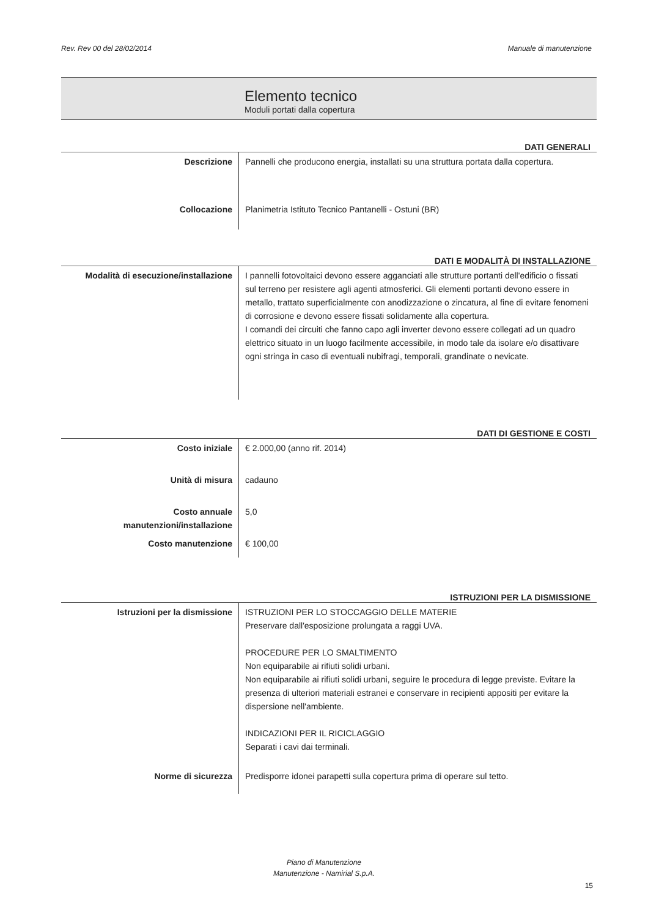Rev. Rev 00 del 28/02/2014 Manuale di manutenzione
Elemento tecnico
Moduli portati dalla copertura
DATI GENERALI
| Descrizione | Pannelli che producono energia, installati su una struttura portata dalla copertura. |
| Collocazione | Planimetria Istituto Tecnico Pantanelli - Ostuni (BR) |
DATI E MODALITÀ DI INSTALLAZIONE
| Modalità di esecuzione/installazione | I pannelli fotovoltaici devono essere agganciati alle strutture portanti dell'edificio o fissati sul terreno per resistere agli agenti atmosferici. Gli elementi portanti devono essere in metallo, trattato superficialmente con anodizzazione o zincatura, al fine di evitare fenomeni di corrosione e devono essere fissati solidamente alla copertura. I comandi dei circuiti che fanno capo agli inverter devono essere collegati ad un quadro elettrico situato in un luogo facilmente accessibile, in modo tale da isolare e/o disattivare ogni stringa in caso di eventuali nubifragi, temporali, grandinate o nevicate. |
DATI DI GESTIONE E COSTI
| Costo iniziale | € 2.000,00 (anno rif. 2014) |
| Unità di misura | cadauno |
| Costo annuale manutenzioni/installazione | 5,0 |
| Costo manutenzione | € 100,00 |
ISTRUZIONI PER LA DISMISSIONE
| Istruzioni per la dismissione | ISTRUZIONI PER LO STOCCAGGIO DELLE MATERIE Preservare dall'esposizione prolungata a raggi UVA. PROCEDURE PER LO SMALTIMENTO Non equiparabile ai rifiuti solidi urbani. Non equiparabile ai rifiuti solidi urbani, seguire le procedura di legge previste. Evitare la presenza di ulteriori materiali estranei e conservare in recipienti appositi per evitare la dispersione nell'ambiente. INDICAZIONI PER IL RICICLAGGIO Separati i cavi dai terminali. |
| Norme di sicurezza | Predisporre idonei parapetti sulla copertura prima di operare sul tetto. |
Piano di Manutenzione
Manutenzione - Namirial S.p.A.
15